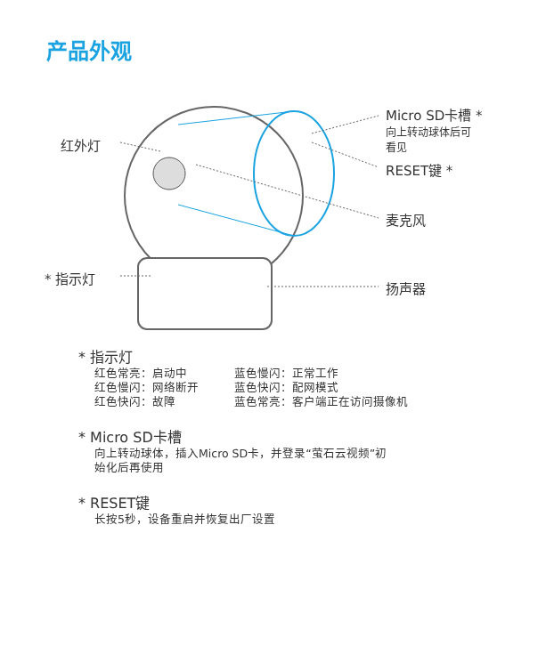产品外观
红外灯
* 指示灯
Micro SD卡槽 *
向上转动球体后可
看见
RESET键 *
麦克风
扬声器
* 指示灯
| 红色常亮：启动中 | 蓝色慢闪：正常工作 |
| 红色慢闪：网络断开 | 蓝色快闪：配网模式 |
| 红色快闪：故障 | 蓝色常亮：客户端正在访问摄像机 |
* Micro SD卡槽
向上转动球体，插入Micro SD卡，并登录“萤石云视频”初
始化后再使用
* RESET键
长按5秒，设备重启并恢复出厂设置